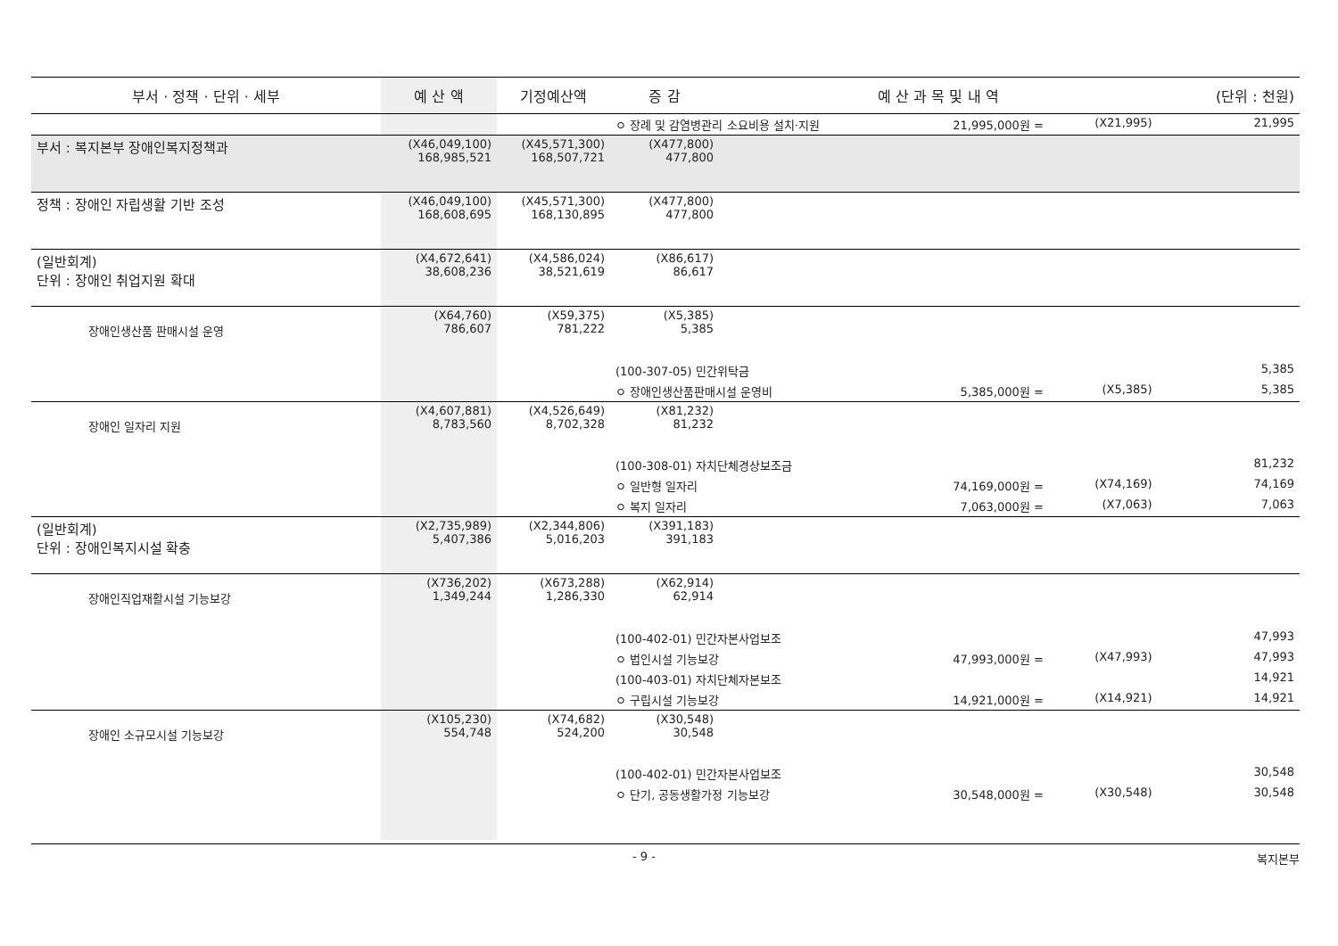| 부서 · 정책 · 단위 · 세부 | 예 산 액 | 기정예산액 | 증 감 | 예 산 과 목 및 내 역 | | | (단위 : 천원) |
| --- | --- | --- | --- | --- | --- | --- | --- |
| | | | ㅇ 장례 및 감염병관리 소요비용 설치·지원 | | 21,995,000원 = | (X21,995) | 21,995 |
| 부서 : 복지본부 장애인복지정책과 | (X46,049,100) 168,985,521 | (X45,571,300) 168,507,721 | (X477,800) 477,800 | | | | |
| 정책 : 장애인 자립생활 기반 조성 | (X46,049,100) 168,608,695 | (X45,571,300) 168,130,895 | (X477,800) 477,800 | | | | |
| (일반회계) 단위 : 장애인 취업지원 확대 | (X4,672,641) 38,608,236 | (X4,586,024) 38,521,619 | (X86,617) 86,617 | | | | |
| 장애인생산품 판매시설 운영 | (X64,760) 786,607 | (X59,375) 781,222 | (X5,385) 5,385 | | | | |
| | | | (100-307-05) 민간위탁금 | | | | 5,385 |
| | | | ㅇ 장애인생산품판매시설 운영비 | | 5,385,000원 = | (X5,385) | 5,385 |
| 장애인 일자리 지원 | (X4,607,881) 8,783,560 | (X4,526,649) 8,702,328 | (X81,232) 81,232 | | | | |
| | | | (100-308-01) 자치단체경상보조금 | | | | 81,232 |
| | | | ㅇ 일반형 일자리 | | 74,169,000원 = | (X74,169) | 74,169 |
| | | | ㅇ 복지 일자리 | | 7,063,000원 = | (X7,063) | 7,063 |
| (일반회계) 단위 : 장애인복지시설 확충 | (X2,735,989) 5,407,386 | (X2,344,806) 5,016,203 | (X391,183) 391,183 | | | | |
| 장애인직업재활시설 기능보강 | (X736,202) 1,349,244 | (X673,288) 1,286,330 | (X62,914) 62,914 | | | | |
| | | | (100-402-01) 민간자본사업보조 | | | | 47,993 |
| | | | ㅇ 법인시설 기능보강 | | 47,993,000원 = | (X47,993) | 47,993 |
| | | | (100-403-01) 자치단체자본보조 | | | | 14,921 |
| | | | ㅇ 구립시설 기능보강 | | 14,921,000원 = | (X14,921) | 14,921 |
| 장애인 소규모시설 기능보강 | (X105,230) 554,748 | (X74,682) 524,200 | (X30,548) 30,548 | | | | |
| | | | (100-402-01) 민간자본사업보조 | | | | 30,548 |
| | | | ㅇ 단기, 공동생활가정 기능보강 | | 30,548,000원 = | (X30,548) | 30,548 |
- 9 - 복지본부